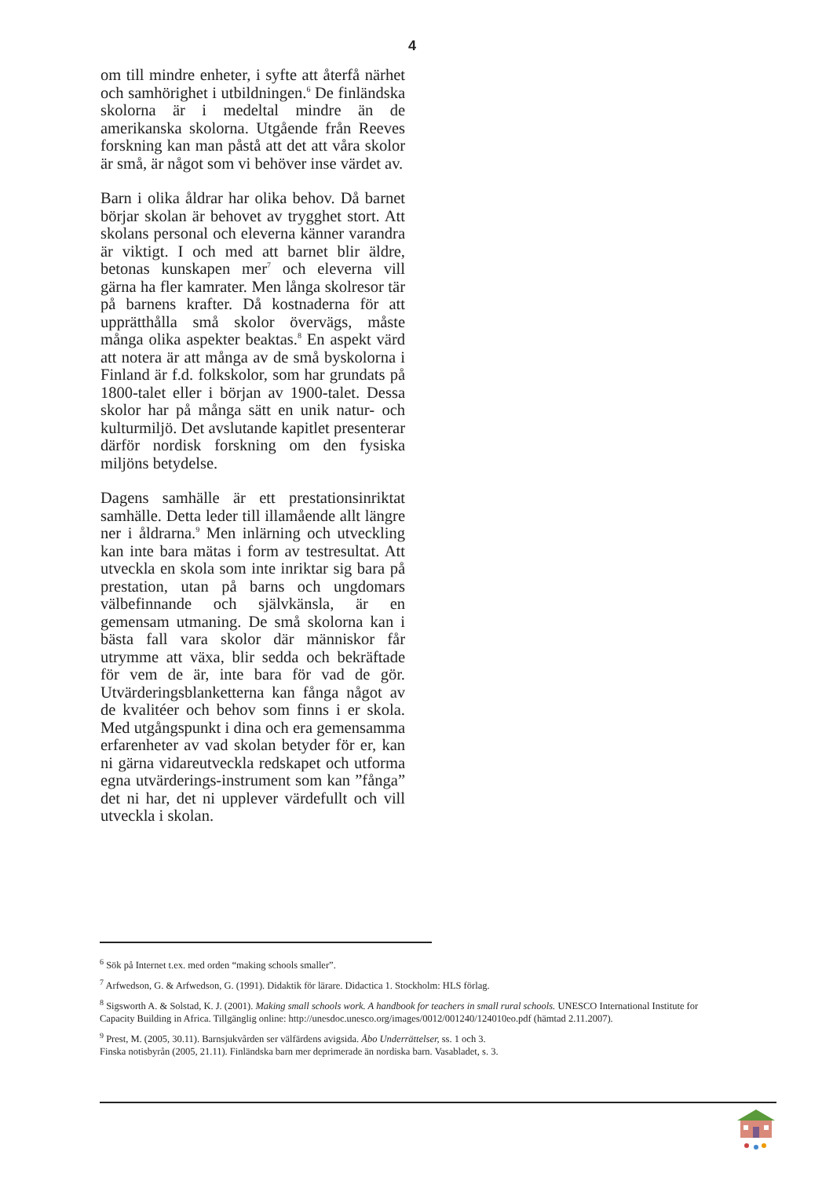4
om till mindre enheter, i syfte att återfå närhet och samhörighet i utbildningen.<sup>6</sup> De finländska skolorna är i medeltal mindre än de amerikanska skolorna. Utgående från Reeves forskning kan man påstå att det att våra skolor är små, är något som vi behöver inse värdet av.
Barn i olika åldrar har olika behov. Då barnet börjar skolan är behovet av trygghet stort. Att skolans personal och eleverna känner varandra är viktigt. I och med att barnet blir äldre, betonas kunskapen mer<sup>7</sup> och eleverna vill gärna ha fler kamrater. Men långa skolresor tär på barnens krafter. Då kostnaderna för att upprätthålla små skolor övervägs, måste många olika aspekter beaktas.<sup>8</sup> En aspekt värd att notera är att många av de små byskolorna i Finland är f.d. folkskolor, som har grundats på 1800-talet eller i början av 1900-talet. Dessa skolor har på många sätt en unik natur- och kulturmiljö. Det avslutande kapitlet presenterar därför nordisk forskning om den fysiska miljöns betydelse.
Dagens samhälle är ett prestationsinriktat samhälle. Detta leder till illamående allt längre ner i åldrarna.<sup>9</sup> Men inlärning och utveckling kan inte bara mätas i form av testresultat. Att utveckla en skola som inte inriktar sig bara på prestation, utan på barns och ungdomars välbefinnande och självkänsla, är en gemensam utmaning. De små skolorna kan i bästa fall vara skolor där människor får utrymme att växa, blir sedda och bekräftade för vem de är, inte bara för vad de gör. Utvärderingsblanketterna kan fånga något av de kvalitéer och behov som finns i er skola. Med utgångspunkt i dina och era gemensamma erfarenheter av vad skolan betyder för er, kan ni gärna vidareutveckla redskapet och utforma egna utvärderings-instrument som kan ”fånga” det ni har, det ni upplever värdefullt och vill utveckla i skolan.
<sup>6</sup> Sök på Internet t.ex. med orden “making schools smaller”.
<sup>7</sup> Arfwedson, G. & Arfwedson, G. (1991). Didaktik för lärare. Didactica 1. Stockholm: HLS förlag.
<sup>8</sup> Sigsworth A. & Solstad, K. J. (2001). Making small schools work. A handbook for teachers in small rural schools. UNESCO International Institute for Capacity Building in Africa. Tillgänglig online: http://unesdoc.unesco.org/images/0012/001240/124010eo.pdf (hämtad 2.11.2007).
<sup>9</sup> Prest, M. (2005, 30.11). Barnsjukvården ser välfärdens avigsida. Åbo Underrättelser, ss. 1 och 3.
Finska notisbyrån (2005, 21.11). Finländska barn mer deprimerade än nordiska barn. Vasabladet, s. 3.